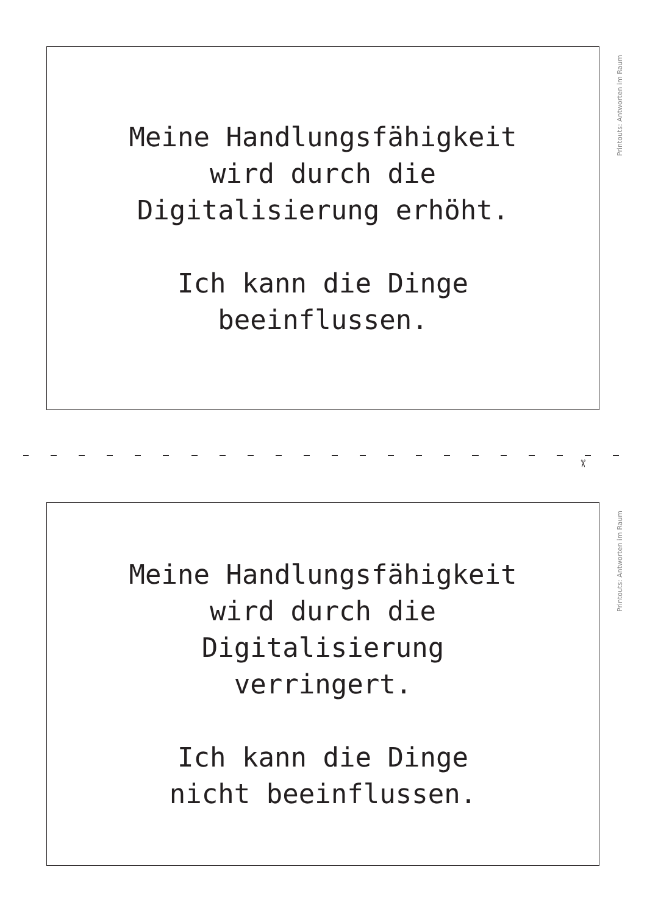Meine Handlungsfähigkeit
wird durch die
Digitalisierung erhöht.
Ich kann die Dinge
beeinflussen.
Printouts: Antworten im Raum
✂
Meine Handlungsfähigkeit
wird durch die
Digitalisierung
verringert.
Ich kann die Dinge
nicht beeinflussen.
Printouts: Antworten im Raum